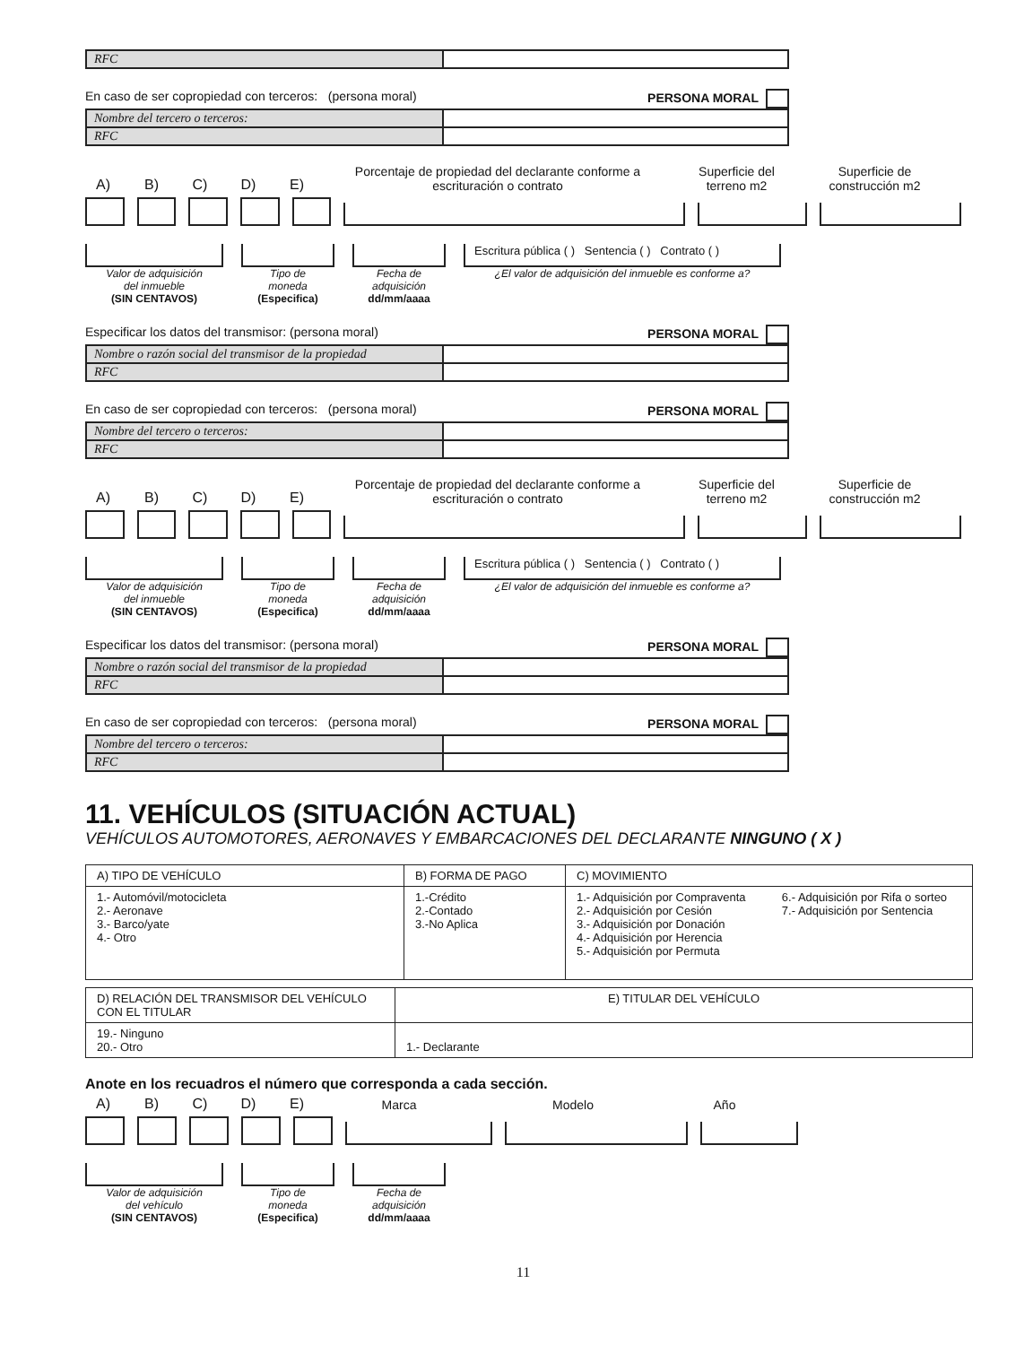| RFC | |
En caso de ser copropiedad con terceros: (persona moral) PERSONA MORAL
| Nombre del tercero o terceros: | |
| RFC | |
A)
B)
C)
D)
E)
Porcentaje de propiedad del declarante conforme a escrituración o contrato
Superficie del terreno m2
Superficie de construcción m2
Valor de adquisición
del inmueble
(SIN CENTAVOS)
Tipo de
moneda
(Especifica)
Fecha de
adquisición
dd/mm/aaaa
Escritura pública ( ) Sentencia ( ) Contrato ( )
¿El valor de adquisición del inmueble es conforme a?
Especificar los datos del transmisor: (persona moral) PERSONA MORAL
| Nombre o razón social del transmisor de la propiedad | |
| RFC | |
En caso de ser copropiedad con terceros: (persona moral) PERSONA MORAL
| Nombre del tercero o terceros: | |
| RFC | |
A)
B)
C)
D)
E)
Porcentaje de propiedad del declarante conforme a escrituración o contrato
Superficie del terreno m2
Superficie de construcción m2
Valor de adquisición
del inmueble
(SIN CENTAVOS)
Tipo de
moneda
(Especifica)
Fecha de
adquisición
dd/mm/aaaa
Escritura pública ( ) Sentencia ( ) Contrato ( )
¿El valor de adquisición del inmueble es conforme a?
Especificar los datos del transmisor: (persona moral) PERSONA MORAL
| Nombre o razón social del transmisor de la propiedad | |
| RFC | |
En caso de ser copropiedad con terceros: (persona moral) PERSONA MORAL
| Nombre del tercero o terceros: | |
| RFC | |
11. VEHÍCULOS (SITUACIÓN ACTUAL)
VEHÍCULOS AUTOMOTORES, AERONAVES Y EMBARCACIONES DEL DECLARANTE NINGUNO ( X )
| A) TIPO DE VEHÍCULO | B) FORMA DE PAGO | C) MOVIMIENTO | |
| 1.- Automóvil/motocicleta 2.- Aeronave 3.- Barco/yate 4.- Otro | 1.-Crédito 2.-Contado 3.-No Aplica | 1.- Adquisición por Compraventa 2.- Adquisición por Cesión 3.- Adquisición por Donación 4.- Adquisición por Herencia 5.- Adquisición por Permuta | 6.- Adquisición por Rifa o sorteo 7.- Adquisición por Sentencia |
| D) RELACIÓN DEL TRANSMISOR DEL VEHÍCULO CON EL TITULAR | E) TITULAR DEL VEHÍCULO |
| 19.- Ninguno 20.- Otro | 1.- Declarante |
Anote en los recuadros el número que corresponda a cada sección.
A)
B)
C)
D)
E)
Marca
Modelo
Año
Valor de adquisición
del vehículo
(SIN CENTAVOS)
Tipo de
moneda
(Especifica)
Fecha de
adquisición
dd/mm/aaaa
11